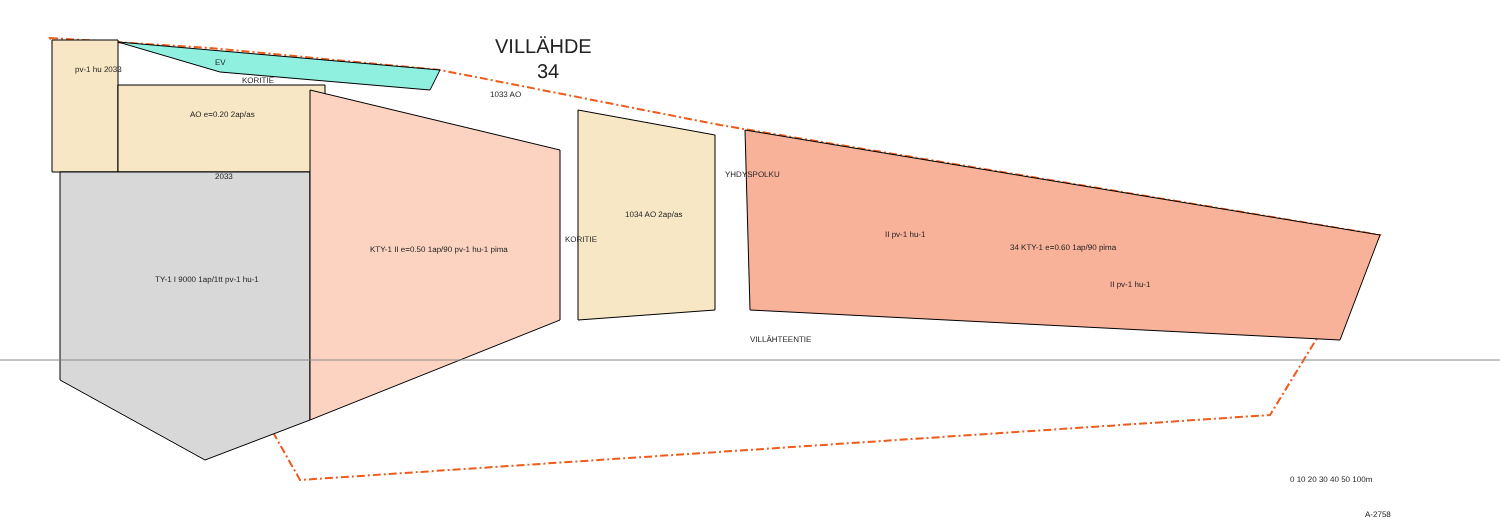VILLÄHDE
34
EV
KORITIE
pv-1 hu 2033
AO e=0.20 2ap/as
2033
1033 AO
KTY-1 II e=0.50 1ap/90 pv-1 hu-1 pima
TY-1 I 9000 1ap/1tt pv-1 hu-1
KORITIE
1034 AO 2ap/as
YHDYSPOLKU
II pv-1 hu-1
34 KTY-1 e=0.60 1ap/90 pima
II pv-1 hu-1
VILLÄHTEENTIE
0 10 20 30 40 50 100m
A-2758